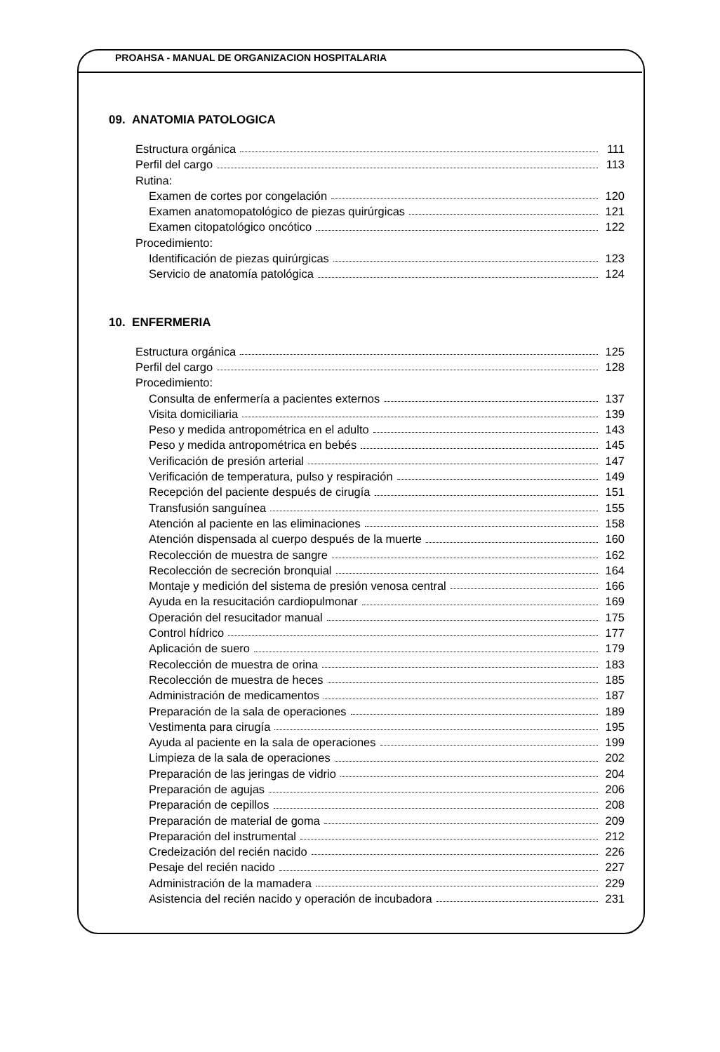PROAHSA - MANUAL DE ORGANIZACION HOSPITALARIA
09. ANATOMIA PATOLOGICA
Estructura orgánica 111
Perfil del cargo 113
Rutina:
Examen de cortes por congelación 120
Examen anatomopatológico de piezas quirúrgicas 121
Examen citopatológico oncótico 122
Procedimiento:
Identificación de piezas quirúrgicas 123
Servicio de anatomía patológica 124
10. ENFERMERIA
Estructura orgánica 125
Perfil del cargo 128
Procedimiento:
Consulta de enfermería a pacientes externos 137
Visita domiciliaria 139
Peso y medida antropométrica en el adulto 143
Peso y medida antropométrica en bebés 145
Verificación de presión arterial 147
Verificación de temperatura, pulso y respiración 149
Recepción del paciente después de cirugía 151
Transfusión sanguínea 155
Atención al paciente en las eliminaciones 158
Atención dispensada al cuerpo después de la muerte 160
Recolección de muestra de sangre 162
Recolección de secreción bronquial 164
Montaje y medición del sistema de presión venosa central 166
Ayuda en la resucitación cardiopulmonar 169
Operación del resucitador manual 175
Control hídrico 177
Aplicación de suero 179
Recolección de muestra de orina 183
Recolección de muestra de heces 185
Administración de medicamentos 187
Preparación de la sala de operaciones 189
Vestimenta para cirugía 195
Ayuda al paciente en la sala de operaciones 199
Limpieza de la sala de operaciones 202
Preparación de las jeringas de vidrio 204
Preparación de agujas 206
Preparación de cepillos 208
Preparación de material de goma 209
Preparación del instrumental 212
Credeización del recién nacido 226
Pesaje del recién nacido 227
Administración de la mamadera 229
Asistencia del recién nacido y operación de incubadora 231